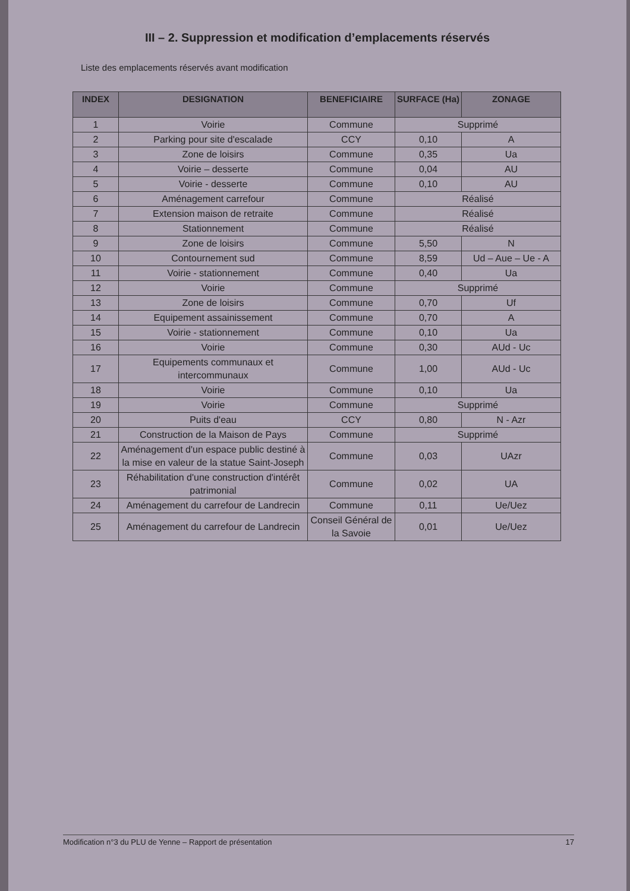III – 2. Suppression et modification d’emplacements réservés
Liste des emplacements réservés avant modification
| INDEX | DESIGNATION | BENEFICIAIRE | SURFACE (Ha) | ZONAGE |
| --- | --- | --- | --- | --- |
| 1 | Voirie | Commune | Supprimé | |
| 2 | Parking pour site d'escalade | CCY | 0,10 | A |
| 3 | Zone de loisirs | Commune | 0,35 | Ua |
| 4 | Voirie – desserte | Commune | 0,04 | AU |
| 5 | Voirie - desserte | Commune | 0,10 | AU |
| 6 | Aménagement carrefour | Commune | Réalisé | |
| 7 | Extension maison de retraite | Commune | Réalisé | |
| 8 | Stationnement | Commune | Réalisé | |
| 9 | Zone de loisirs | Commune | 5,50 | N |
| 10 | Contournement sud | Commune | 8,59 | Ud – Aue – Ue - A |
| 11 | Voirie - stationnement | Commune | 0,40 | Ua |
| 12 | Voirie | Commune | Supprimé | |
| 13 | Zone de loisirs | Commune | 0,70 | Uf |
| 14 | Equipement assainissement | Commune | 0,70 | A |
| 15 | Voirie - stationnement | Commune | 0,10 | Ua |
| 16 | Voirie | Commune | 0,30 | AUd - Uc |
| 17 | Equipements communaux et intercommunaux | Commune | 1,00 | AUd - Uc |
| 18 | Voirie | Commune | 0,10 | Ua |
| 19 | Voirie | Commune | Supprimé | |
| 20 | Puits d'eau | CCY | 0,80 | N - Azr |
| 21 | Construction de la Maison de Pays | Commune | Supprimé | |
| 22 | Aménagement d'un espace public destiné à la mise en valeur de la statue Saint-Joseph | Commune | 0,03 | UAzr |
| 23 | Réhabilitation d'une construction d'intérêt patrimonial | Commune | 0,02 | UA |
| 24 | Aménagement du carrefour de Landrecin | Commune | 0,11 | Ue/Uez |
| 25 | Aménagement du carrefour de Landrecin | Conseil Général de la Savoie | 0,01 | Ue/Uez |
Modification n°3 du PLU de Yenne – Rapport de présentation 17